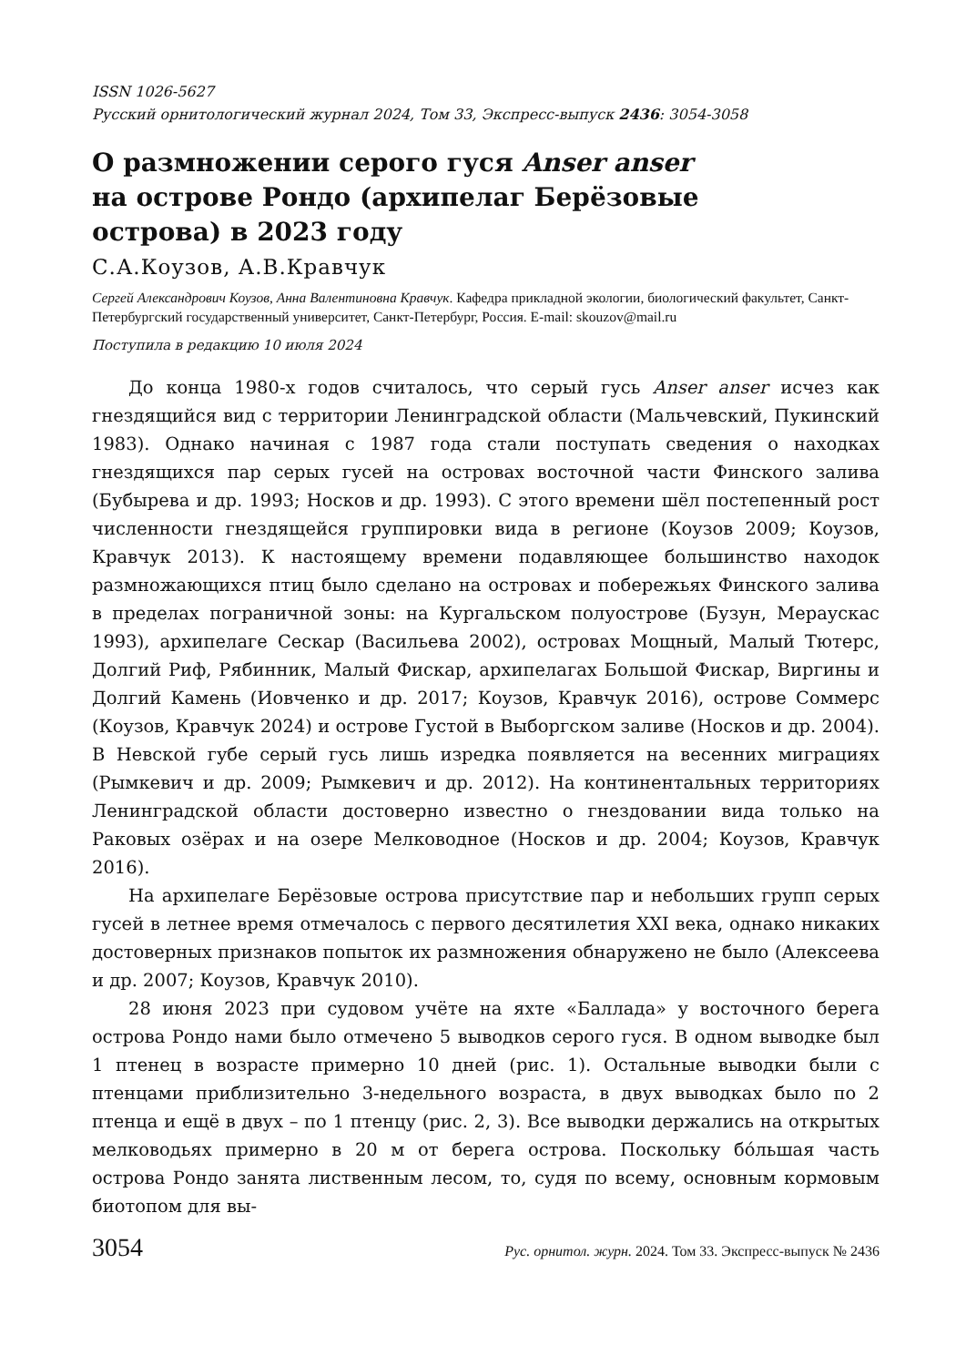ISSN 1026-5627
Русский орнитологический журнал 2024, Том 33, Экспресс-выпуск 2436: 3054-3058
О размножении серого гуся Anser anser
на острове Рондо (архипелаг Берёзовые
острова) в 2023 году
С.А.Коузов, А.В.Кравчук
Сергей Александрович Коузов, Анна Валентиновна Кравчук. Кафедра прикладной экологии, биологический факультет, Санкт-Петербургский государственный университет, Санкт-Петербург, Россия. E-mail: skouzov@mail.ru
Поступила в редакцию 10 июля 2024
До конца 1980-х годов считалось, что серый гусь Anser anser исчез как гнездящийся вид с территории Ленинградской области (Мальчевский, Пукинский 1983). Однако начиная с 1987 года стали поступать сведения о находках гнездящихся пар серых гусей на островах восточной части Финского залива (Бубырева и др. 1993; Носков и др. 1993). С этого времени шёл постепенный рост численности гнездящейся группировки вида в регионе (Коузов 2009; Коузов, Кравчук 2013). К настоящему времени подавляющее большинство находок размножающихся птиц было сделано на островах и побережьях Финского залива в пределах пограничной зоны: на Кургальском полуострове (Бузун, Мераускас 1993), архипелаге Сескар (Васильева 2002), островах Мощный, Малый Тютерс, Долгий Риф, Рябинник, Малый Фискар, архипелагах Большой Фискар, Виргины и Долгий Камень (Иовченко и др. 2017; Коузов, Кравчук 2016), острове Соммерс (Коузов, Кравчук 2024) и острове Густой в Выборгском заливе (Носков и др. 2004). В Невской губе серый гусь лишь изредка появляется на весенних миграциях (Рымкевич и др. 2009; Рымкевич и др. 2012). На континентальных территориях Ленинградской области достоверно известно о гнездовании вида только на Раковых озёрах и на озере Мелководное (Носков и др. 2004; Коузов, Кравчук 2016).
На архипелаге Берёзовые острова присутствие пар и небольших групп серых гусей в летнее время отмечалось с первого десятилетия XXI века, однако никаких достоверных признаков попыток их размножения обнаружено не было (Алексеева и др. 2007; Коузов, Кравчук 2010).
28 июня 2023 при судовом учёте на яхте «Баллада» у восточного берега острова Рондо нами было отмечено 5 выводков серого гуся. В одном выводке был 1 птенец в возрасте примерно 10 дней (рис. 1). Остальные выводки были с птенцами приблизительно 3-недельного возраста, в двух выводках было по 2 птенца и ещё в двух – по 1 птенцу (рис. 2, 3). Все выводки держались на открытых мелководьях примерно в 20 м от берега острова. Поскольку бóльшая часть острова Рондо занята лиственным лесом, то, судя по всему, основным кормовым биотопом для вы-
3054 Рус. орнитол. журн. 2024. Том 33. Экспресс-выпуск № 2436